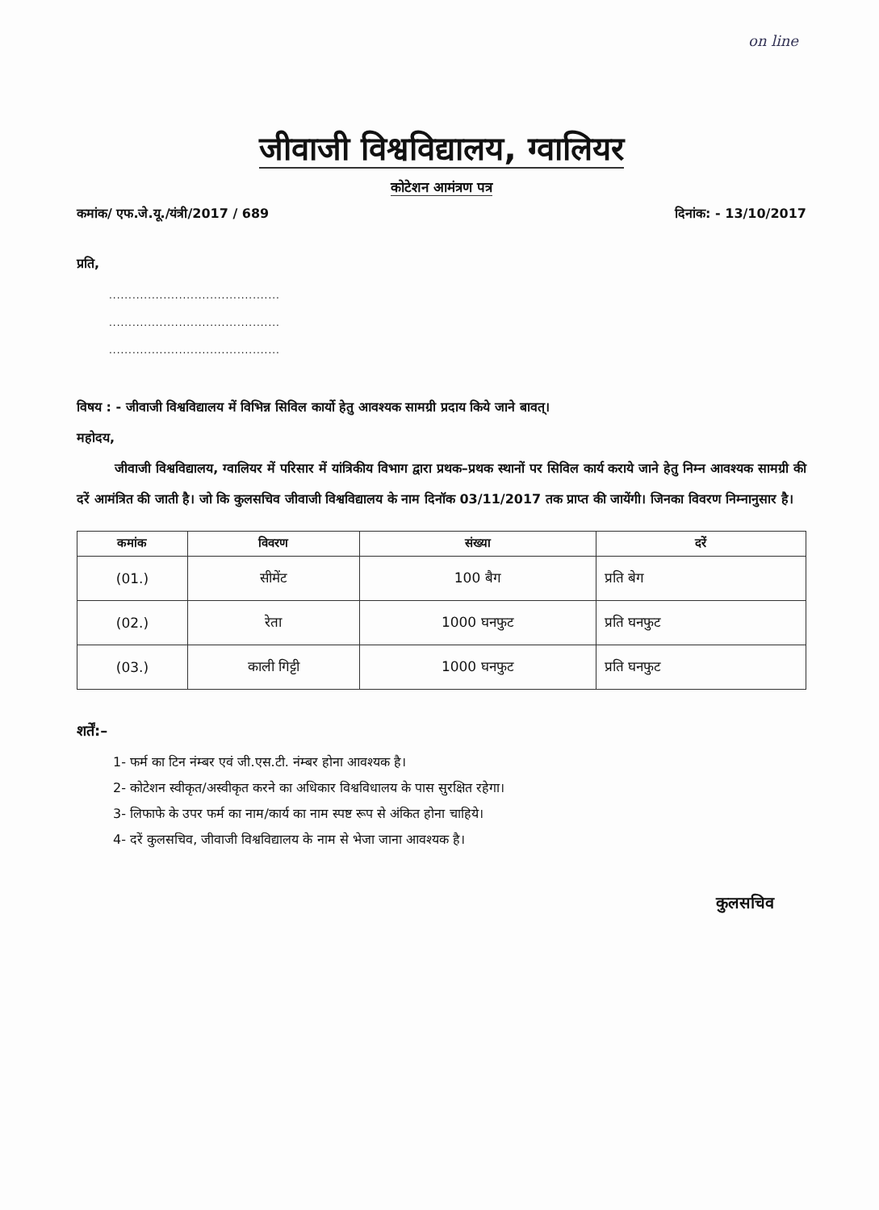on line
जीवाजी विश्वविद्यालय, ग्वालियर
कोटेशन आमंत्रण पत्र
कमांक/ एफ.जे.यू./यंत्री/2017 / 689
दिनांक: - 13/10/2017
प्रति,
............................................
............................................
............................................
विषय : - जीवाजी विश्वविद्यालय में विभिन्न सिविल कार्यो हेतु आवश्यक सामग्री प्रदाय किये जाने बावत्।
महोदय,
जीवाजी विश्वविद्यालय, ग्वालियर में परिसार में यांत्रिकीय विभाग द्वारा प्रथक–प्रथक स्थानों पर सिविल कार्य कराये जाने हेतु निम्न आवश्यक सामग्री की दरें आमंत्रित की जाती है। जो कि कुलसचिव जीवाजी विश्वविद्यालय के नाम दिनॉक 03/11/2017 तक प्राप्त की जायेंगी। जिनका विवरण निम्नानुसार है।
| कमांक | विवरण | संख्या | दरें |
| --- | --- | --- | --- |
| (01.) | सीमेंट | 100 बैग | प्रति बेग |
| (02.) | रेता | 1000 घनफुट | प्रति घनफुट |
| (03.) | काली गिट्टी | 1000 घनफुट | प्रति घनफुट |
शर्तें:–
1- फर्म का टिन नंम्बर एवं जी.एस.टी. नंम्बर होना आवश्यक है।
2- कोटेशन स्वीकृत/अस्वीकृत करने का अधिकार विश्वविधालय के पास सुरक्षित रहेगा।
3- लिफाफे के उपर फर्म का नाम/कार्य का नाम स्पष्ट रूप से अंकित होना चाहिये।
4- दरें कुलसचिव, जीवाजी विश्वविद्यालय के नाम से भेजा जाना आवश्यक है।
कुलसचिव